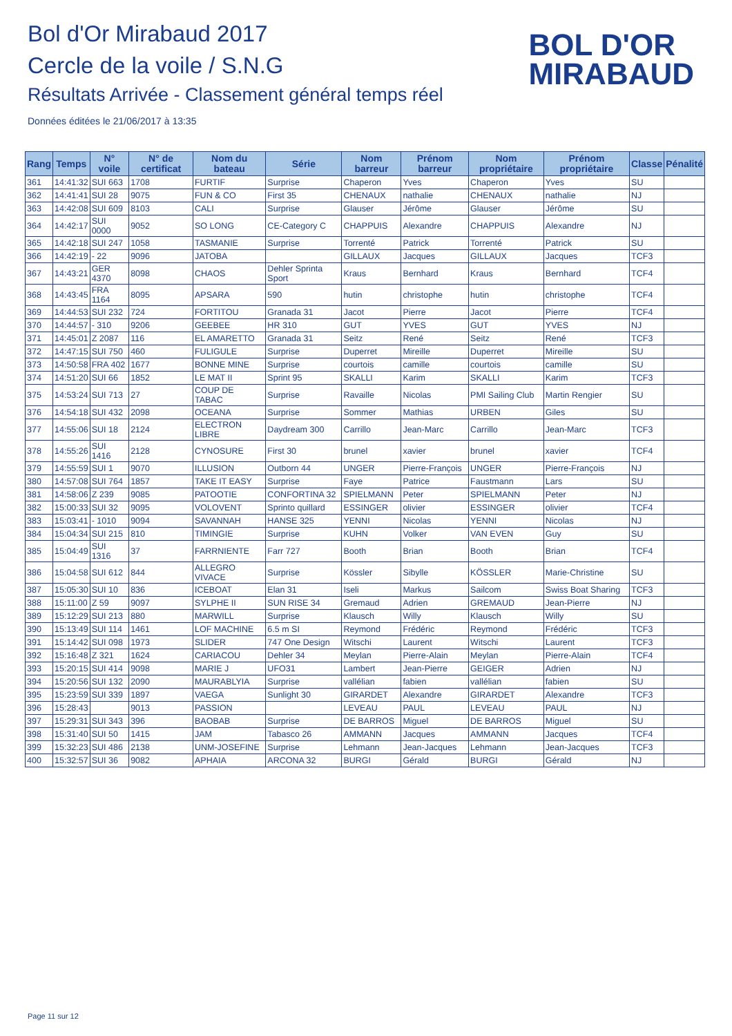Bol d'Or Mirabaud 2017
Cercle de la voile / S.N.G
Résultats Arrivée - Classement général temps réel
Données éditées le 21/06/2017 à 13:35
BOL D'OR
MIRABAUD
| Rang | Temps | N° voile | N° de certificat | Nom du bateau | Série | Nom barreur | Prénom barreur | Nom propriétaire | Prénom propriétaire | Classe | Pénalité |
| --- | --- | --- | --- | --- | --- | --- | --- | --- | --- | --- | --- |
| 361 | 14:41:32 | SUI 663 | 1708 | FURTIF | Surprise | Chaperon | Yves | Chaperon | Yves | SU | |
| 362 | 14:41:41 | SUI 28 | 9075 | FUN & CO | First 35 | CHENAUX | nathalie | CHENAUX | nathalie | NJ | |
| 363 | 14:42:08 | SUI 609 | 8103 | CALI | Surprise | Glauser | Jérôme | Glauser | Jérôme | SU | |
| 364 | 14:42:17 | SUI 0000 | 9052 | SO LONG | CE-Category C | CHAPPUIS | Alexandre | CHAPPUIS | Alexandre | NJ | |
| 365 | 14:42:18 | SUI 247 | 1058 | TASMANIE | Surprise | Torrenté | Patrick | Torrenté | Patrick | SU | |
| 366 | 14:42:19 | - 22 | 9096 | JATOBA | | GILLAUX | Jacques | GILLAUX | Jacques | TCF3 | |
| 367 | 14:43:21 | GER 4370 | 8098 | CHAOS | Dehler Sprinta Sport | Kraus | Bernhard | Kraus | Bernhard | TCF4 | |
| 368 | 14:43:45 | FRA 1164 | 8095 | APSARA | 590 | hutin | christophe | hutin | christophe | TCF4 | |
| 369 | 14:44:53 | SUI 232 | 724 | FORTITOU | Granada 31 | Jacot | Pierre | Jacot | Pierre | TCF4 | |
| 370 | 14:44:57 | - 310 | 9206 | GEEBEE | HR 310 | GUT | YVES | GUT | YVES | NJ | |
| 371 | 14:45:01 | Z 2087 | 116 | EL AMARETTO | Granada 31 | Seitz | René | Seitz | René | TCF3 | |
| 372 | 14:47:15 | SUI 750 | 460 | FULIGULE | Surprise | Duperret | Mireille | Duperret | Mireille | SU | |
| 373 | 14:50:58 | FRA 402 | 1677 | BONNE MINE | Surprise | courtois | camille | courtois | camille | SU | |
| 374 | 14:51:20 | SUI 66 | 1852 | LE MAT II | Sprint 95 | SKALLI | Karim | SKALLI | Karim | TCF3 | |
| 375 | 14:53:24 | SUI 713 | 27 | COUP DE TABAC | Surprise | Ravaille | Nicolas | PMI Sailing Club | Martin Rengier | SU | |
| 376 | 14:54:18 | SUI 432 | 2098 | OCEANA | Surprise | Sommer | Mathias | URBEN | Giles | SU | |
| 377 | 14:55:06 | SUI 18 | 2124 | ELECTRON LIBRE | Daydream 300 | Carrillo | Jean-Marc | Carrillo | Jean-Marc | TCF3 | |
| 378 | 14:55:26 | SUI 1416 | 2128 | CYNOSURE | First 30 | brunel | xavier | brunel | xavier | TCF4 | |
| 379 | 14:55:59 | SUI 1 | 9070 | ILLUSION | Outborn 44 | UNGER | Pierre-François | UNGER | Pierre-François | NJ | |
| 380 | 14:57:08 | SUI 764 | 1857 | TAKE IT EASY | Surprise | Faye | Patrice | Faustmann | Lars | SU | |
| 381 | 14:58:06 | Z 239 | 9085 | PATOOTIE | CONFORTINA 32 | SPIELMANN | Peter | SPIELMANN | Peter | NJ | |
| 382 | 15:00:33 | SUI 32 | 9095 | VOLOVENT | Sprinto quillard | ESSINGER | olivier | ESSINGER | olivier | TCF4 | |
| 383 | 15:03:41 | - 1010 | 9094 | SAVANNAH | HANSE 325 | YENNI | Nicolas | YENNI | Nicolas | NJ | |
| 384 | 15:04:34 | SUI 215 | 810 | TIMINGIE | Surprise | KUHN | Volker | VAN EVEN | Guy | SU | |
| 385 | 15:04:49 | SUI 1316 | 37 | FARRNIENTE | Farr 727 | Booth | Brian | Booth | Brian | TCF4 | |
| 386 | 15:04:58 | SUI 612 | 844 | ALLEGRO VIVACE | Surprise | Kössler | Sibylle | KÖSSLER | Marie-Christine | SU | |
| 387 | 15:05:30 | SUI 10 | 836 | ICEBOAT | Elan 31 | Iseli | Markus | Sailcom | Swiss Boat Sharing | TCF3 | |
| 388 | 15:11:00 | Z 59 | 9097 | SYLPHE II | SUN RISE 34 | Gremaud | Adrien | GREMAUD | Jean-Pierre | NJ | |
| 389 | 15:12:29 | SUI 213 | 880 | MARWILL | Surprise | Klausch | Willy | Klausch | Willy | SU | |
| 390 | 15:13:49 | SUI 114 | 1461 | LOF MACHINE | 6.5 m SI | Reymond | Frédéric | Reymond | Frédéric | TCF3 | |
| 391 | 15:14:42 | SUI 098 | 1973 | SLIDER | 747 One Design | Witschi | Laurent | Witschi | Laurent | TCF3 | |
| 392 | 15:16:48 | Z 321 | 1624 | CARIACOU | Dehler 34 | Meylan | Pierre-Alain | Meylan | Pierre-Alain | TCF4 | |
| 393 | 15:20:15 | SUI 414 | 9098 | MARIE J | UFO31 | Lambert | Jean-Pierre | GEIGER | Adrien | NJ | |
| 394 | 15:20:56 | SUI 132 | 2090 | MAURABLYIA | Surprise | vallélian | fabien | vallélian | fabien | SU | |
| 395 | 15:23:59 | SUI 339 | 1897 | VAEGA | Sunlight 30 | GIRARDET | Alexandre | GIRARDET | Alexandre | TCF3 | |
| 396 | 15:28:43 | | 9013 | PASSION | | LEVEAU | PAUL | LEVEAU | PAUL | NJ | |
| 397 | 15:29:31 | SUI 343 | 396 | BAOBAB | Surprise | DE BARROS | Miguel | DE BARROS | Miguel | SU | |
| 398 | 15:31:40 | SUI 50 | 1415 | JAM | Tabasco 26 | AMMANN | Jacques | AMMANN | Jacques | TCF4 | |
| 399 | 15:32:23 | SUI 486 | 2138 | UNM-JOSEFINE | Surprise | Lehmann | Jean-Jacques | Lehmann | Jean-Jacques | TCF3 | |
| 400 | 15:32:57 | SUI 36 | 9082 | APHAIA | ARCONA 32 | BURGI | Gérald | BURGI | Gérald | NJ | |
Page 11 sur 12